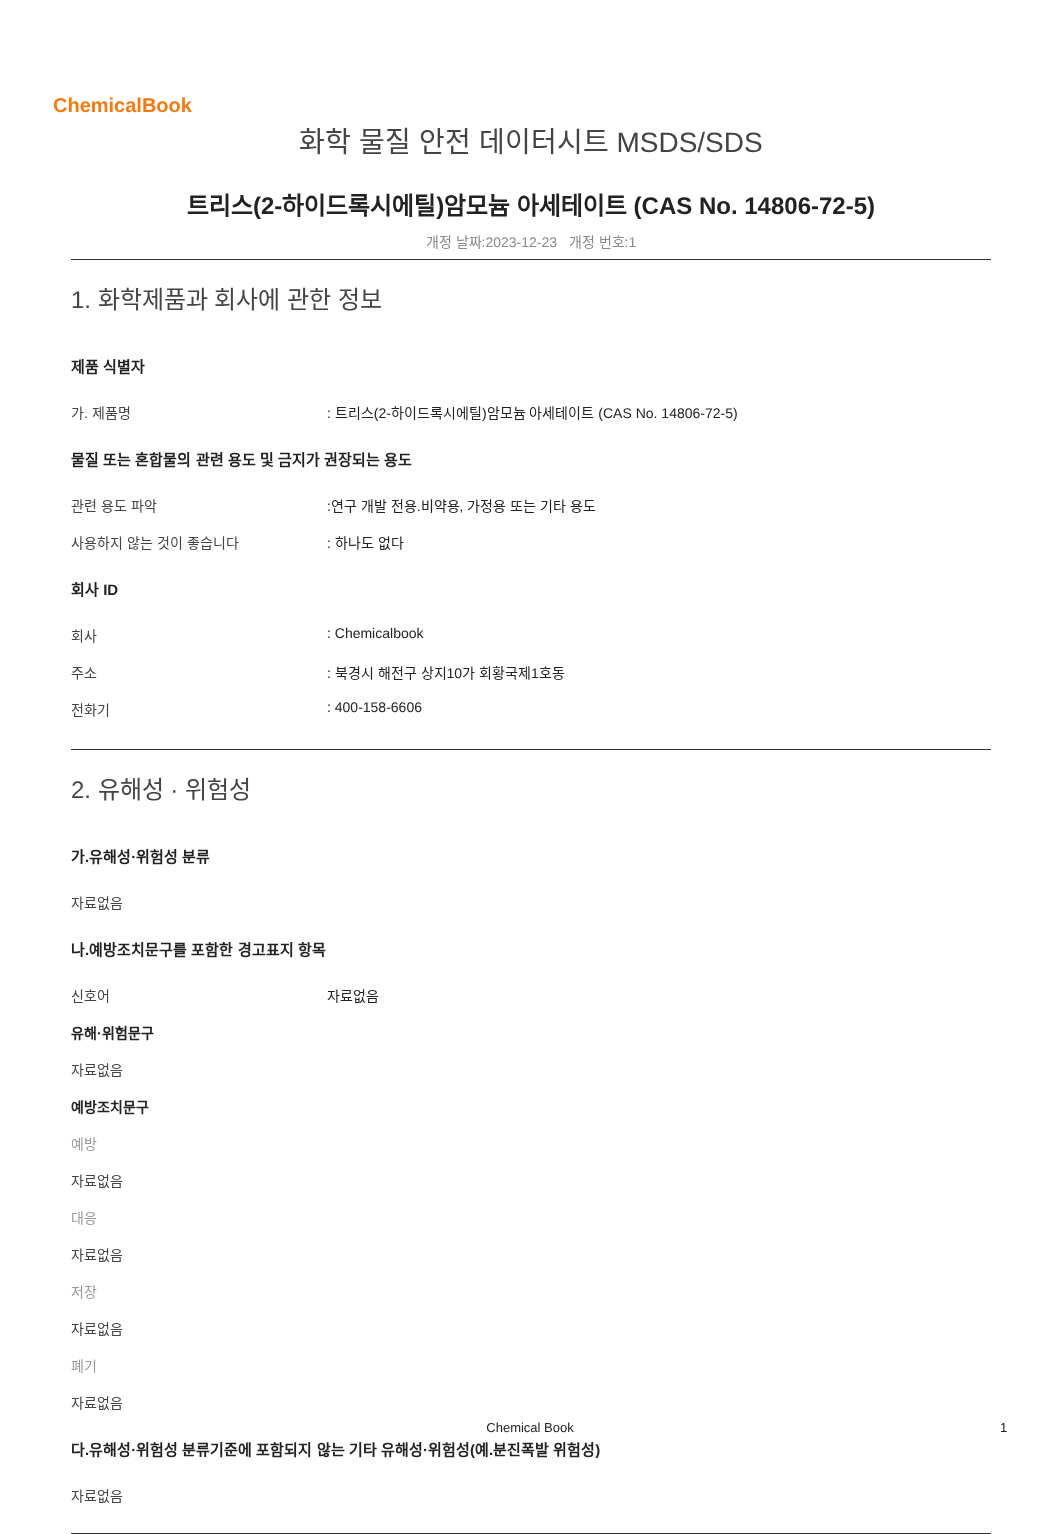ChemicalBook
화학 물질 안전 데이터시트 MSDS/SDS
트리스(2-하이드록시에틸)암모늄 아세테이트 (CAS No. 14806-72-5)
개정 날짜:2023-12-23 개정 번호:1
1. 화학제품과 회사에 관한 정보
제품 식별자
가. 제품명 : 트리스(2-하이드록시에틸)암모늄 아세테이트 (CAS No. 14806-72-5)
물질 또는 혼합물의 관련 용도 및 금지가 권장되는 용도
관련 용도 파악 :연구 개발 전용.비약용, 가정용 또는 기타 용도
사용하지 않는 것이 좋습니다 : 하나도 없다
회사 ID
회사 : Chemicalbook
주소 : 북경시 해전구 상지10가 회황국제1호동
전화기 : 400-158-6606
2. 유해성 · 위험성
가.유해성·위험성 분류
자료없음
나.예방조치문구를 포함한 경고표지 항목
신호어 자료없음
유해·위험문구
자료없음
예방조치문구
예방
자료없음
대응
자료없음
저장
자료없음
폐기
자료없음
다.유해성·위험성 분류기준에 포함되지 않는 기타 유해성·위험성(예.분진폭발 위험성)
자료없음
Chemical Book 1